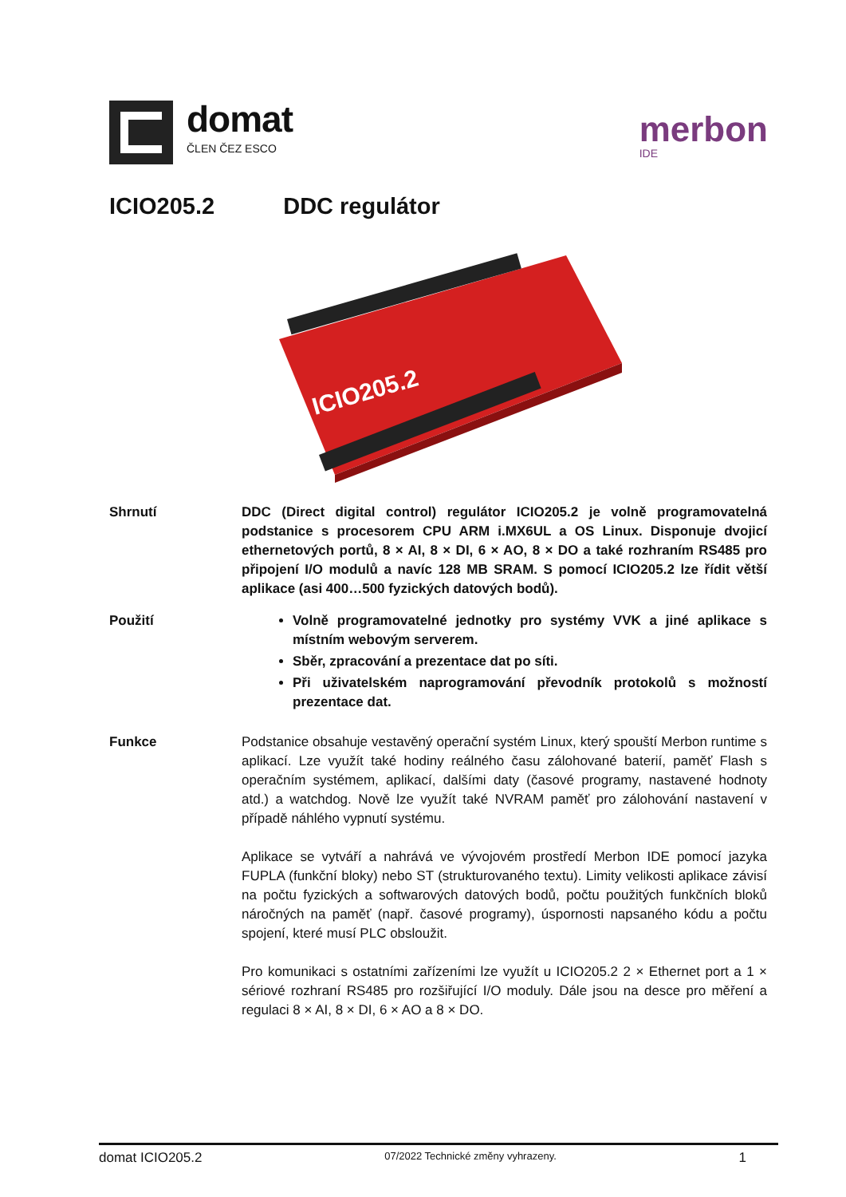domat
ČLEN ČEZ ESCO
merbon
IDE
ICIO205.2 DDC regulátor
ICIO205.2
Shrnutí DDC (Direct digital control) regulátor ICIO205.2 je volně programovatelná podstanice s procesorem CPU ARM i.MX6UL a OS Linux. Disponuje dvojicí ethernetových portů, 8 × AI, 8 × DI, 6 × AO, 8 × DO a také rozhraním RS485 pro připojení I/O modulů a navíc 128 MB SRAM. S pomocí ICIO205.2 lze řídit větší aplikace (asi 400…500 fyzických datových bodů).
Použití Volně programovatelné jednotky pro systémy VVK a jiné aplikace s místním webovým serverem.
Sběr, zpracování a prezentace dat po síti.
Při uživatelském naprogramování převodník protokolů s možností prezentace dat.
Funkce Podstanice obsahuje vestavěný operační systém Linux, který spouští Merbon runtime s aplikací. Lze využít také hodiny reálného času zálohované baterií, paměť Flash s operačním systémem, aplikací, dalšími daty (časové programy, nastavené hodnoty atd.) a watchdog. Nově lze využít také NVRAM paměť pro zálohování nastavení v případě náhlého vypnutí systému.
Aplikace se vytváří a nahrává ve vývojovém prostředí Merbon IDE pomocí jazyka FUPLA (funkční bloky) nebo ST (strukturovaného textu). Limity velikosti aplikace závisí na počtu fyzických a softwarových datových bodů, počtu použitých funkčních bloků náročných na paměť (např. časové programy), úspornosti napsaného kódu a počtu spojení, které musí PLC obsloužit.
Pro komunikaci s ostatními zařízeními lze využít u ICIO205.2 2 × Ethernet port a 1 × sériové rozhraní RS485 pro rozšiřující I/O moduly. Dále jsou na desce pro měření a regulaci 8 × AI, 8 × DI, 6 × AO a 8 × DO.
domat ICIO205.2 07/2022 Technické změny vyhrazeny. 1